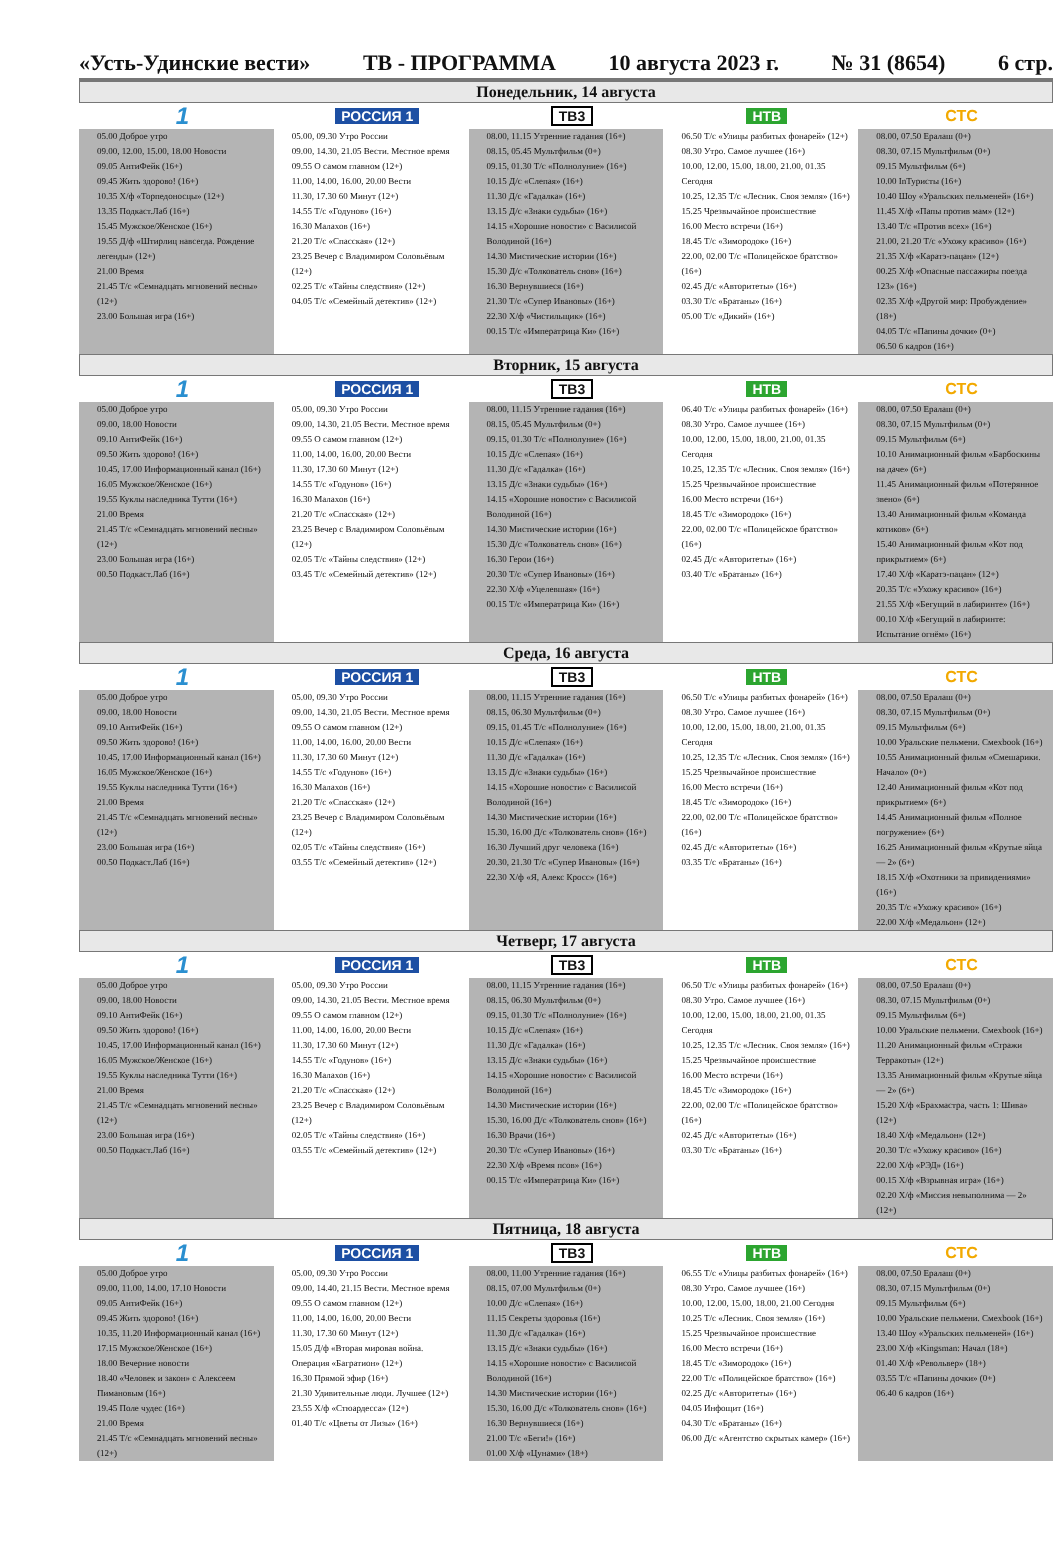«Усть-Удинские вести» ТВ - ПРОГРАММА 10 августа 2023 г. № 31 (8654) 6 стр.
Понедельник, 14 августа
| 1 | РОССИЯ 1 | ТВ3 | НТВ | СТС |
| 05.00 Доброе утро 09.00, 12.00, 15.00, 18.00 Новости 09.05 АнтиФейк (16+) 09.45 Жить здорово! (16+) 10.35 Х/ф «Торпедоносцы» (12+) 13.35 Подкаст.Лаб (16+) 15.45 Мужское/Женское (16+) 19.55 Д/ф «Штирлиц навсегда. Рождение легенды» (12+) 21.00 Время 21.45 Т/с «Семнадцать мгновений весны» (12+) 23.00 Большая игра (16+) | 05.00, 09.30 Утро России 09.00, 14.30, 21.05 Вести. Местное время 09.55 О самом главном (12+) 11.00, 14.00, 16.00, 20.00 Вести 11.30, 17.30 60 Минут (12+) 14.55 Т/с «Годунов» (16+) 16.30 Малахов (16+) 21.20 Т/с «Спасская» (12+) 23.25 Вечер с Владимиром Соловьёвым (12+) 02.25 Т/с «Тайны следствия» (12+) 04.05 Т/с «Семейный детектив» (12+) | 08.00, 11.15 Утренние гадания (16+) 08.15, 05.45 Мультфильм (0+) 09.15, 01.30 Т/с «Полнолуние» (16+) 10.15 Д/с «Слепая» (16+) 11.30 Д/с «Гадалка» (16+) 13.15 Д/с «Знаки судьбы» (16+) 14.15 «Хорошие новости» с Василисой Володиной (16+) 14.30 Мистические истории (16+) 15.30 Д/с «Толкователь снов» (16+) 16.30 Вернувшиеся (16+) 21.30 Т/с «Супер Ивановы» (16+) 22.30 Х/ф «Чистильщик» (16+) 00.15 Т/с «Императрица Ки» (16+) | 06.50 Т/с «Улицы разбитых фонарей» (12+) 08.30 Утро. Самое лучшее (16+) 10.00, 12.00, 15.00, 18.00, 21.00, 01.35 Сегодня 10.25, 12.35 Т/с «Лесник. Своя земля» (16+) 15.25 Чрезвычайное происшествие 16.00 Место встречи (16+) 18.45 Т/с «Зимородок» (16+) 22.00, 02.00 Т/с «Полицейское братство» (16+) 02.45 Д/с «Авторитеты» (16+) 03.30 Т/с «Братаны» (16+) 05.00 Т/с «Дикий» (16+) | 08.00, 07.50 Ералаш (0+) 08.30, 07.15 Мультфильм (0+) 09.15 Мультфильм (6+) 10.00 InТуристы (16+) 10.40 Шоу «Уральских пельменей» (16+) 11.45 Х/ф «Папы против мам» (12+) 13.40 Т/с «Против всех» (16+) 21.00, 21.20 Т/с «Ухожу красиво» (16+) 21.35 Х/ф «Каратэ-пацан» (12+) 00.25 Х/ф «Опасные пассажиры поезда 123» (16+) 02.35 Х/ф «Другой мир: Пробуждение» (18+) 04.05 Т/с «Папины дочки» (0+) 06.50 6 кадров (16+) |
Вторник, 15 августа
| 1 | РОССИЯ 1 | ТВ3 | НТВ | СТС |
| 05.00 Доброе утро 09.00, 18.00 Новости 09.10 АнтиФейк (16+) 09.50 Жить здорово! (16+) 10.45, 17.00 Информационный канал (16+) 16.05 Мужское/Женское (16+) 19.55 Куклы наследника Тутти (16+) 21.00 Время 21.45 Т/с «Семнадцать мгновений весны» (12+) 23.00 Большая игра (16+) 00.50 Подкаст.Лаб (16+) | 05.00, 09.30 Утро России 09.00, 14.30, 21.05 Вести. Местное время 09.55 О самом главном (12+) 11.00, 14.00, 16.00, 20.00 Вести 11.30, 17.30 60 Минут (12+) 14.55 Т/с «Годунов» (16+) 16.30 Малахов (16+) 21.20 Т/с «Спасская» (12+) 23.25 Вечер с Владимиром Соловьёвым (12+) 02.05 Т/с «Тайны следствия» (12+) 03.45 Т/с «Семейный детектив» (12+) | 08.00, 11.15 Утренние гадания (16+) 08.15, 05.45 Мультфильм (0+) 09.15, 01.30 Т/с «Полнолуние» (16+) 10.15 Д/с «Слепая» (16+) 11.30 Д/с «Гадалка» (16+) 13.15 Д/с «Знаки судьбы» (16+) 14.15 «Хорошие новости» с Василисой Володиной (16+) 14.30 Мистические истории (16+) 15.30 Д/с «Толкователь снов» (16+) 16.30 Герои (16+) 20.30 Т/с «Супер Ивановы» (16+) 22.30 Х/ф «Уцелевшая» (16+) 00.15 Т/с «Императрица Ки» (16+) | 06.40 Т/с «Улицы разбитых фонарей» (16+) 08.30 Утро. Самое лучшее (16+) 10.00, 12.00, 15.00, 18.00, 21.00, 01.35 Сегодня 10.25, 12.35 Т/с «Лесник. Своя земля» (16+) 15.25 Чрезвычайное происшествие 16.00 Место встречи (16+) 18.45 Т/с «Зимородок» (16+) 22.00, 02.00 Т/с «Полицейское братство» (16+) 02.45 Д/с «Авторитеты» (16+) 03.40 Т/с «Братаны» (16+) | 08.00, 07.50 Ералаш (0+) 08.30, 07.15 Мультфильм (0+) 09.15 Мультфильм (6+) 10.10 Анимационный фильм «Барбоскины на даче» (6+) 11.45 Анимационный фильм «Потерянное звено» (6+) 13.40 Анимационный фильм «Команда котиков» (6+) 15.40 Анимационный фильм «Кот под прикрытием» (6+) 17.40 Х/ф «Каратэ-пацан» (12+) 20.35 Т/с «Ухожу красиво» (16+) 21.55 Х/ф «Бегущий в лабиринте» (16+) 00.10 Х/ф «Бегущий в лабиринте: Испытание огнём» (16+) |
Среда, 16 августа
| 1 | РОССИЯ 1 | ТВ3 | НТВ | СТС |
| 05.00 Доброе утро 09.00, 18.00 Новости 09.10 АнтиФейк (16+) 09.50 Жить здорово! (16+) 10.45, 17.00 Информационный канал (16+) 16.05 Мужское/Женское (16+) 19.55 Куклы наследника Тутти (16+) 21.00 Время 21.45 Т/с «Семнадцать мгновений весны» (12+) 23.00 Большая игра (16+) 00.50 Подкаст.Лаб (16+) | 05.00, 09.30 Утро России 09.00, 14.30, 21.05 Вести. Местное время 09.55 О самом главном (12+) 11.00, 14.00, 16.00, 20.00 Вести 11.30, 17.30 60 Минут (12+) 14.55 Т/с «Годунов» (16+) 16.30 Малахов (16+) 21.20 Т/с «Спасская» (12+) 23.25 Вечер с Владимиром Соловьёвым (12+) 02.05 Т/с «Тайны следствия» (16+) 03.55 Т/с «Семейный детектив» (12+) | 08.00, 11.15 Утренние гадания (16+) 08.15, 06.30 Мультфильм (0+) 09.15, 01.45 Т/с «Полнолуние» (16+) 10.15 Д/с «Слепая» (16+) 11.30 Д/с «Гадалка» (16+) 13.15 Д/с «Знаки судьбы» (16+) 14.15 «Хорошие новости» с Василисой Володиной (16+) 14.30 Мистические истории (16+) 15.30, 16.00 Д/с «Толкователь снов» (16+) 16.30 Лучший друг человека (16+) 20.30, 21.30 Т/с «Супер Ивановы» (16+) 22.30 Х/ф «Я, Алекс Кросс» (16+) | 06.50 Т/с «Улицы разбитых фонарей» (16+) 08.30 Утро. Самое лучшее (16+) 10.00, 12.00, 15.00, 18.00, 21.00, 01.35 Сегодня 10.25, 12.35 Т/с «Лесник. Своя земля» (16+) 15.25 Чрезвычайное происшествие 16.00 Место встречи (16+) 18.45 Т/с «Зимородок» (16+) 22.00, 02.00 Т/с «Полицейское братство» (16+) 02.45 Д/с «Авторитеты» (16+) 03.35 Т/с «Братаны» (16+) | 08.00, 07.50 Ералаш (0+) 08.30, 07.15 Мультфильм (0+) 09.15 Мультфильм (6+) 10.00 Уральские пельмени. Смехbook (16+) 10.55 Анимационный фильм «Смешарики. Начало» (0+) 12.40 Анимационный фильм «Кот под прикрытием» (6+) 14.45 Анимационный фильм «Полное погружение» (6+) 16.25 Анимационный фильм «Крутые яйца — 2» (6+) 18.15 Х/ф «Охотники за привидениями» (16+) 20.35 Т/с «Ухожу красиво» (16+) 22.00 Х/ф «Медальон» (12+) |
Четверг, 17 августа
| 1 | РОССИЯ 1 | ТВ3 | НТВ | СТС |
| 05.00 Доброе утро 09.00, 18.00 Новости 09.10 АнтиФейк (16+) 09.50 Жить здорово! (16+) 10.45, 17.00 Информационный канал (16+) 16.05 Мужское/Женское (16+) 19.55 Куклы наследника Тутти (16+) 21.00 Время 21.45 Т/с «Семнадцать мгновений весны» (12+) 23.00 Большая игра (16+) 00.50 Подкаст.Лаб (16+) | 05.00, 09.30 Утро России 09.00, 14.30, 21.05 Вести. Местное время 09.55 О самом главном (12+) 11.00, 14.00, 16.00, 20.00 Вести 11.30, 17.30 60 Минут (12+) 14.55 Т/с «Годунов» (16+) 16.30 Малахов (16+) 21.20 Т/с «Спасская» (12+) 23.25 Вечер с Владимиром Соловьёвым (12+) 02.05 Т/с «Тайны следствия» (16+) 03.55 Т/с «Семейный детектив» (12+) | 08.00, 11.15 Утренние гадания (16+) 08.15, 06.30 Мультфильм (0+) 09.15, 01.30 Т/с «Полнолуние» (16+) 10.15 Д/с «Слепая» (16+) 11.30 Д/с «Гадалка» (16+) 13.15 Д/с «Знаки судьбы» (16+) 14.15 «Хорошие новости» с Василисой Володиной (16+) 14.30 Мистические истории (16+) 15.30, 16.00 Д/с «Толкователь снов» (16+) 16.30 Врачи (16+) 20.30 Т/с «Супер Ивановы» (16+) 22.30 Х/ф «Время псов» (16+) 00.15 Т/с «Императрица Ки» (16+) | 06.50 Т/с «Улицы разбитых фонарей» (16+) 08.30 Утро. Самое лучшее (16+) 10.00, 12.00, 15.00, 18.00, 21.00, 01.35 Сегодня 10.25, 12.35 Т/с «Лесник. Своя земля» (16+) 15.25 Чрезвычайное происшествие 16.00 Место встречи (16+) 18.45 Т/с «Зимородок» (16+) 22.00, 02.00 Т/с «Полицейское братство» (16+) 02.45 Д/с «Авторитеты» (16+) 03.30 Т/с «Братаны» (16+) | 08.00, 07.50 Ералаш (0+) 08.30, 07.15 Мультфильм (0+) 09.15 Мультфильм (6+) 10.00 Уральские пельмени. Смехbook (16+) 11.20 Анимационный фильм «Стражи Терракоты» (12+) 13.35 Анимационный фильм «Крутые яйца — 2» (6+) 15.20 Х/ф «Брахмастра, часть 1: Шива» (12+) 18.40 Х/ф «Медальон» (12+) 20.30 Т/с «Ухожу красиво» (16+) 22.00 Х/ф «РЭД» (16+) 00.15 Х/ф «Взрывная игра» (16+) 02.20 Х/ф «Миссия невыполнима — 2» (12+) |
Пятница, 18 августа
| 1 | РОССИЯ 1 | ТВ3 | НТВ | СТС |
| 05.00 Доброе утро 09.00, 11.00, 14.00, 17.10 Новости 09.05 АнтиФейк (16+) 09.45 Жить здорово! (16+) 10.35, 11.20 Информационный канал (16+) 17.15 Мужское/Женское (16+) 18.00 Вечерние новости 18.40 «Человек и закон» с Алексеем Пимановым (16+) 19.45 Поле чудес (16+) 21.00 Время 21.45 Т/с «Семнадцать мгновений весны» (12+) | 05.00, 09.30 Утро России 09.00, 14.40, 21.15 Вести. Местное время 09.55 О самом главном (12+) 11.00, 14.00, 16.00, 20.00 Вести 11.30, 17.30 60 Минут (12+) 15.05 Д/ф «Вторая мировая война. Операция «Багратион» (12+) 16.30 Прямой эфир (16+) 21.30 Удивительные люди. Лучшее (12+) 23.55 Х/ф «Стюардесса» (12+) 01.40 Т/с «Цветы от Лизы» (16+) | 08.00, 11.00 Утренние гадания (16+) 08.15, 07.00 Мультфильм (0+) 10.00 Д/с «Слепая» (16+) 11.15 Секреты здоровья (16+) 11.30 Д/с «Гадалка» (16+) 13.15 Д/с «Знаки судьбы» (16+) 14.15 «Хорошие новости» с Василисой Володиной (16+) 14.30 Мистические истории (16+) 15.30, 16.00 Д/с «Толкователь снов» (16+) 16.30 Вернувшиеся (16+) 21.00 Т/с «Беги!» (16+) 01.00 Х/ф «Цунами» (18+) | 06.55 Т/с «Улицы разбитых фонарей» (16+) 08.30 Утро. Самое лучшее (16+) 10.00, 12.00, 15.00, 18.00, 21.00 Сегодня 10.25 Т/с «Лесник. Своя земля» (16+) 15.25 Чрезвычайное происшествие 16.00 Место встречи (16+) 18.45 Т/с «Зимородок» (16+) 22.00 Т/с «Полицейское братство» (16+) 02.25 Д/с «Авторитеты» (16+) 04.05 Инфощит (16+) 04.30 Т/с «Братаны» (16+) 06.00 Д/с «Агентство скрытых камер» (16+) | 08.00, 07.50 Ералаш (0+) 08.30, 07.15 Мультфильм (0+) 09.15 Мультфильм (6+) 10.00 Уральские пельмени. Смехbook (16+) 13.40 Шоу «Уральских пельменей» (16+) 23.00 Х/ф «Kingsman: Начал (18+) 01.40 Х/ф «Револьвер» (18+) 03.55 Т/с «Папины дочки» (0+) 06.40 6 кадров (16+) |